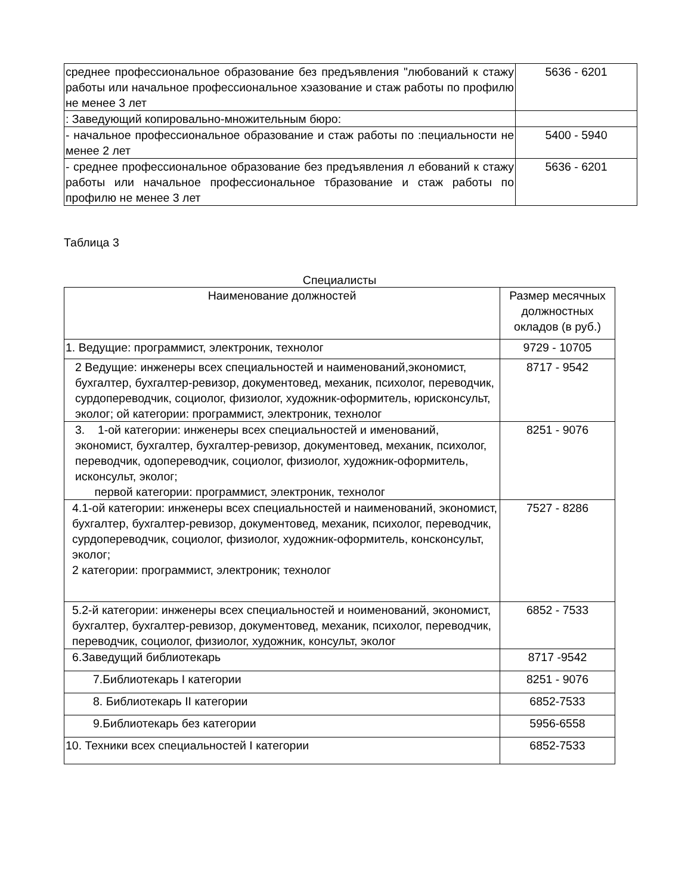| среднее профессиональное образование без предъявления "любований к стажу работы или начальное профессиональное хэазование и стаж работы по профилю не менее 3 лет | 5636 - 6201 |
| : Заведующий копировально-множительным бюро: | |
| - начальное профессиональное образование и стаж работы по :пециальности не менее 2 лет | 5400 - 5940 |
| - среднее профессиональное образование без предъявления л ебований к стажу работы или начальное профессиональное тбразование и стаж работы по профилю не менее 3 лет | 5636 - 6201 |
Таблица 3
Специалисты
| Наименование должностей | Размер месячных должностных окладов (в руб.) |
| 1. Ведущие: программист, электроник, технолог | 9729 - 10705 |
| 2 Ведущие: инженеры всех специальностей и наименований,экономист, бухгалтер, бухгалтер-ревизор, документовед, механик, психолог, переводчик, сурдопереводчик, социолог, физиолог, художник-оформитель, юрисконсульт, эколог; ой категории: программист, электроник, технолог | 8717 - 9542 |
| 3. 1-ой категории: инженеры всех специальностей и именований, экономист, бухгалтер, бухгалтер-ревизор, документовед, механик, психолог, переводчик, одопереводчик, социолог, физиолог, художник-оформитель, исконсульт, эколог; первой категории: программист, электроник, технолог | 8251 - 9076 |
| 4.1-ой категории: инженеры всех специальностей и наименований, экономист, бухгалтер, бухгалтер-ревизор, документовед, механик, психолог, переводчик, сурдопереводчик, социолог, физиолог, художник-оформитель, консконсульт, эколог; 2 категории: программист, электроник; технолог | 7527 - 8286 |
| 5.2-й категории: инженеры всех специальностей и ноименований, экономист, бухгалтер, бухгалтер-ревизор, документовед, механик, психолог, переводчик, переводчик, социолог, физиолог, художник, консульт, эколог | 6852 - 7533 |
| 6.Заведущий библиотекарь | 8717 -9542 |
| 7.Библиотекарь I категории | 8251 - 9076 |
| 8. Библиотекарь II категории | 6852-7533 |
| 9.Библиотекарь без категории | 5956-6558 |
| 10. Техники всех специальностей I категории | 6852-7533 |